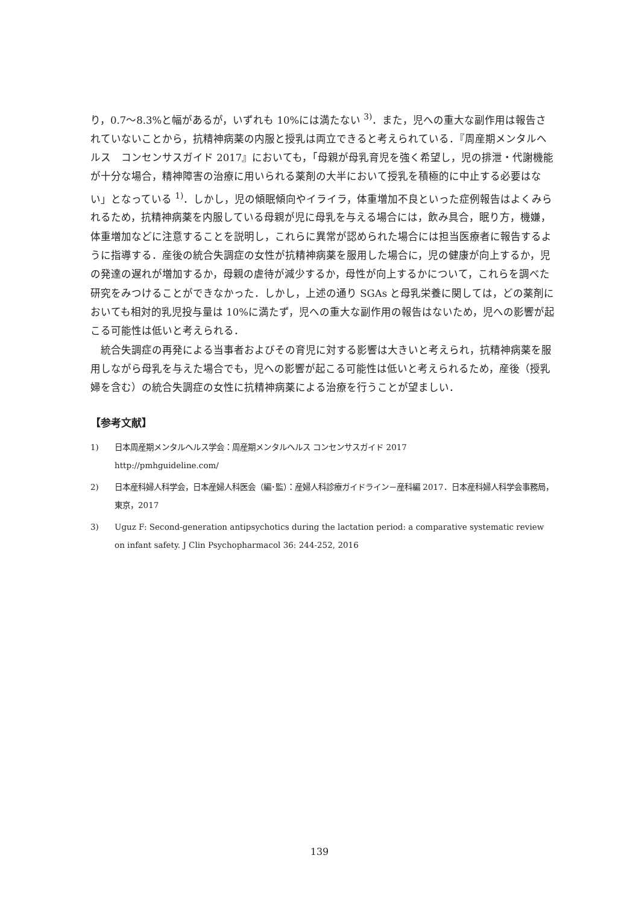り，0.7〜8.3%と幅があるが，いずれも 10%には満たない <sup>3)</sup>．また，児への重大な副作用は報告されていないことから，抗精神病薬の内服と授乳は両立できると考えられている．『周産期メンタルヘルス　コンセンサスガイド 2017』においても，「母親が母乳育児を強く希望し，児の排泄・代謝機能が十分な場合，精神障害の治療に用いられる薬剤の大半において授乳を積極的に中止する必要はない」となっている <sup>1)</sup>．しかし，児の傾眠傾向やイライラ，体重増加不良といった症例報告はよくみられるため，抗精神病薬を内服している母親が児に母乳を与える場合には，飲み具合，眠り方，機嫌，体重増加などに注意することを説明し，これらに異常が認められた場合には担当医療者に報告するように指導する．産後の統合失調症の女性が抗精神病薬を服用した場合に，児の健康が向上するか，児の発達の遅れが増加するか，母親の虐待が減少するか，母性が向上するかについて，これらを調べた研究をみつけることができなかった．しかし，上述の通り SGAs と母乳栄養に関しては，どの薬剤においても相対的乳児投与量は 10%に満たず，児への重大な副作用の報告はないため，児への影響が起こる可能性は低いと考えられる．
　統合失調症の再発による当事者およびその育児に対する影響は大きいと考えられ，抗精神病薬を服用しながら母乳を与えた場合でも，児への影響が起こる可能性は低いと考えられるため，産後（授乳婦を含む）の統合失調症の女性に抗精神病薬による治療を行うことが望ましい．
【参考文献】
1) 日本周産期メンタルヘルス学会：周産期メンタルヘルス コンセンサスガイド 2017
http://pmhguideline.com/
2) 日本産科婦人科学会，日本産婦人科医会（編･監）：産婦人科診療ガイドライン－産科編 2017．日本産科婦人科学会事務局，東京，2017
3) Uguz F: Second-generation antipsychotics during the lactation period: a comparative systematic review on infant safety. J Clin Psychopharmacol 36: 244-252, 2016
139